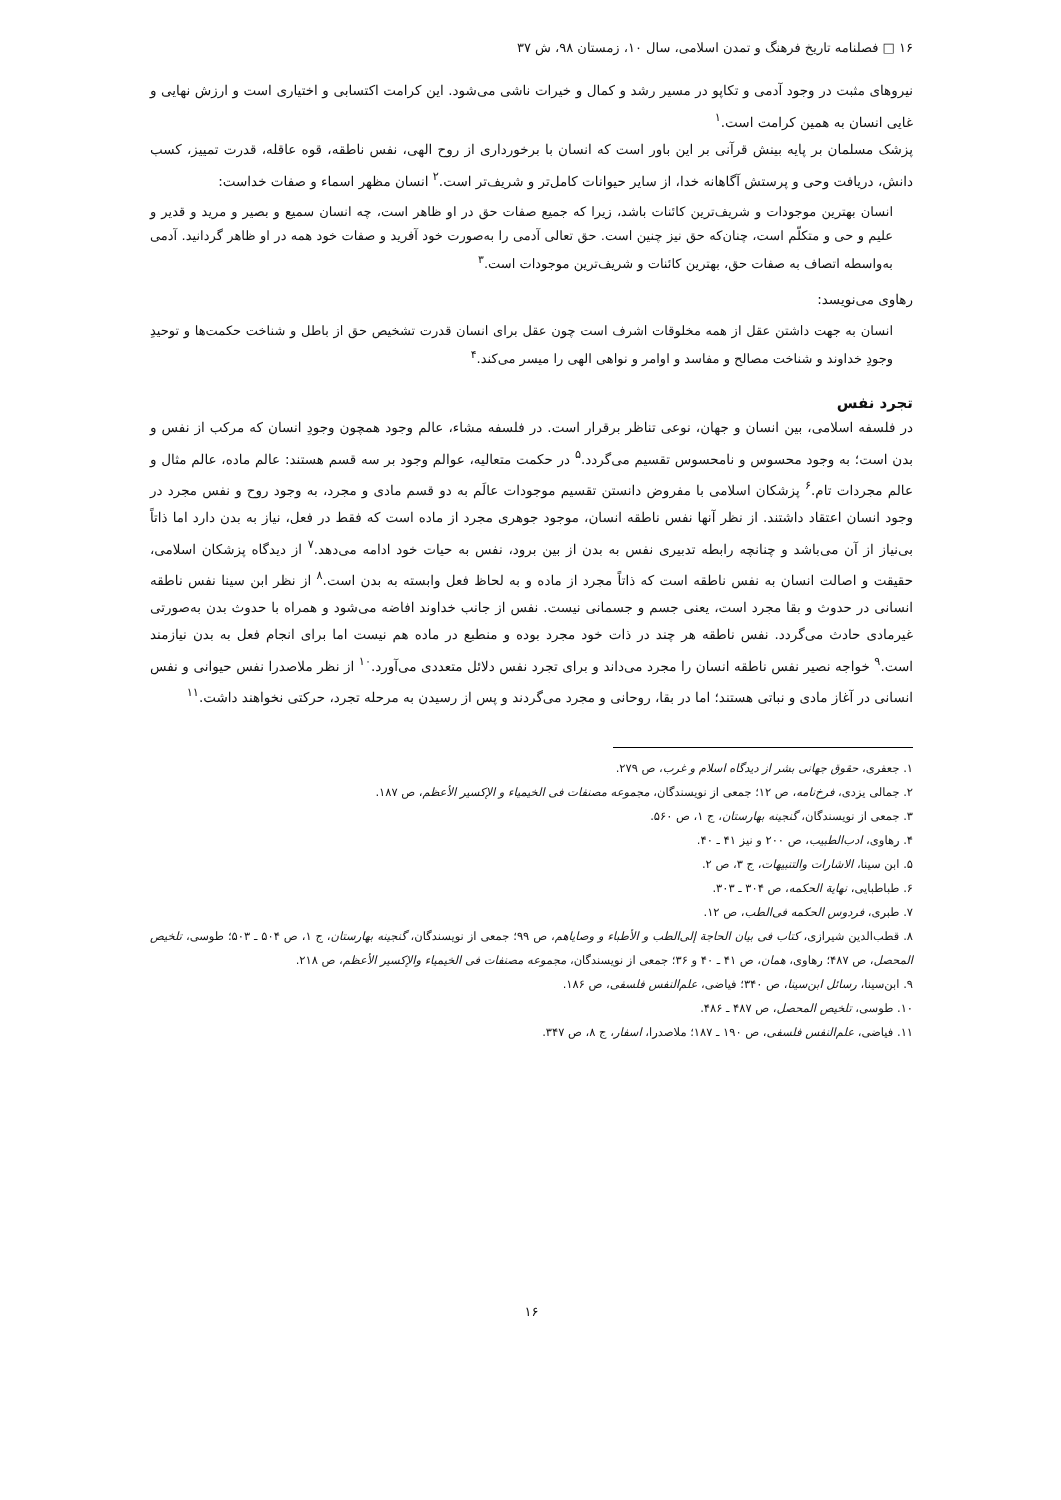۱۶ □ فصلنامه تاریخ فرهنگ و تمدن اسلامی، سال ۱۰، زمستان ۹۸، ش ۳۷
نیروهای مثبت در وجود آدمی و تکاپو در مسیر رشد و کمال و خیرات ناشی می‌شود. این کرامت اکتسابی و اختیاری است و ارزش نهایی و غایی انسان به همین کرامت است.<sup>۱</sup>
پزشک مسلمان بر پایه بینش قرآنی بر این باور است که انسان با برخورداری از روح الهی، نفس ناطقه، قوه عاقله، قدرت تمییز، کسب دانش، دریافت وحی و پرستش آگاهانه خدا، از سایر حیوانات کامل‌تر و شریف‌تر است.<sup>۲</sup> انسان مظهر اسماء و صفات خداست:
انسان بهترین موجودات و شریف‌ترین کائنات باشد، زیرا که جمیع صفات حق در او ظاهر است، چه انسان سمیع و بصیر و مرید و قدیر و علیم و حی و متکلّم است، چنان‌که حق نیز چنین است. حق تعالی آدمی را به‌صورت خود آفرید و صفات خود همه در او ظاهر گردانید. آدمی به‌واسطه اتصاف به صفات حق، بهترین کائنات و شریف‌ترین موجودات است.<sup>۳</sup>
رهاوی می‌نویسد:
انسان به جهت داشتن عقل از همه مخلوقات اشرف است چون عقل برای انسان قدرت تشخیص حق از باطل و شناخت حکمت‌ها و توحیدِ وجودِ خداوند و شناخت مصالح و مفاسد و اوامر و نواهی الهی را میسر می‌کند.<sup>۴</sup>
تجرد نفس
در فلسفه اسلامی، بین انسان و جهان، نوعی تناظر برقرار است. در فلسفه مشاء، عالم وجود همچون وجودِ انسان که مرکب از نفس و بدن است؛ به وجود محسوس و نامحسوس تقسیم می‌گردد.<sup>۵</sup> در حکمت متعالیه، عوالم وجود بر سه قسم هستند: عالم ماده، عالم مثال و عالم مجردات تام.<sup>۶</sup> پزشکان اسلامی با مفروض دانستن تقسیم موجودات عالَم به دو قسم مادی و مجرد، به وجود روح و نفس مجرد در وجود انسان اعتقاد داشتند. از نظر آنها نفس ناطقه انسان، موجود جوهری مجرد از ماده است که فقط در فعل، نیاز به بدن دارد اما ذاتاً بی‌نیاز از آن می‌باشد و چنانچه رابطه تدبیری نفس به بدن از بین برود، نفس به حیات خود ادامه می‌دهد.<sup>۷</sup> از دیدگاه پزشکان اسلامی، حقیقت و اصالت انسان به نفس ناطقه است که ذاتاً مجرد از ماده و به لحاظ فعل وابسته به بدن است.<sup>۸</sup> از نظر ابن سینا نفس ناطقه انسانی در حدوث و بقا مجرد است، یعنی جسم و جسمانی نیست. نفس از جانب خداوند افاضه می‌شود و همراه با حدوث بدن به‌صورتی غیرمادی حادث می‌گردد. نفس ناطقه هر چند در ذات خود مجرد بوده و منطبع در ماده هم نیست اما برای انجام فعل به بدن نیازمند است.<sup>۹</sup> خواجه نصیر نفس ناطقه انسان را مجرد می‌داند و برای تجرد نفس دلائل متعددی می‌آورد.<sup>۱۰</sup> از نظر ملاصدرا نفس حیوانی و نفس انسانی در آغاز مادی و نباتی هستند؛ اما در بقا، روحانی و مجرد می‌گردند و پس از رسیدن به مرحله تجرد، حرکتی نخواهند داشت.<sup>۱۱</sup>
۱. جعفری، حقوق جهانی بشر از دیدگاه اسلام و غرب، ص ۲۷۹.
۲. جمالی یزدی، فرخ‌نامه، ص ۱۲؛ جمعی از نویسندگان، مجموعه مصنفات فی الخیمیاء و الإکسیر الأعظم، ص ۱۸۷.
۳. جمعی از نویسندگان، گنجینه بهارستان، ج ۱، ص ۵۶۰.
۴. رهاوی، ادب‌الطبیب، ص ۲۰۰ و نیز ۴۱ ـ ۴۰.
۵. ابن سینا، الاشارات والتنبیهات، ج ۳، ص ۲.
۶. طباطبایی، نهایة الحکمه، ص ۳۰۴ ـ ۳۰۳.
۷. طبری، فردوس الحکمه فی‌الطب، ص ۱۲.
۸. قطب‌الدین شیرازی، کتاب فی بیان الحاجة إلی‌الطب و الأطباء و وصایاهم، ص ۹۹؛ جمعی از نویسندگان، گنجینه بهارستان، ج ۱، ص ۵۰۴ ـ ۵۰۳؛ طوسی، تلخیص المحصل، ص ۴۸۷؛ رهاوی، همان، ص ۴۱ ـ ۴۰ و ۳۶؛ جمعی از نویسندگان، مجموعه مصنفات فی الخیمیاء والإکسیر الأعظم، ص ۲۱۸.
۹. ابن‌سینا، رسائل ابن‌سینا، ص ۳۴۰؛ فیاضی، علم‌النفس فلسفی، ص ۱۸۶.
۱۰. طوسی، تلخیص المحصل، ص ۴۸۷ ـ ۴۸۶.
۱۱. فیاضی، علم‌النفس فلسفی، ص ۱۹۰ ـ ۱۸۷؛ ملاصدرا، اسفار، ج ۸، ص ۳۴۷.
۱۶